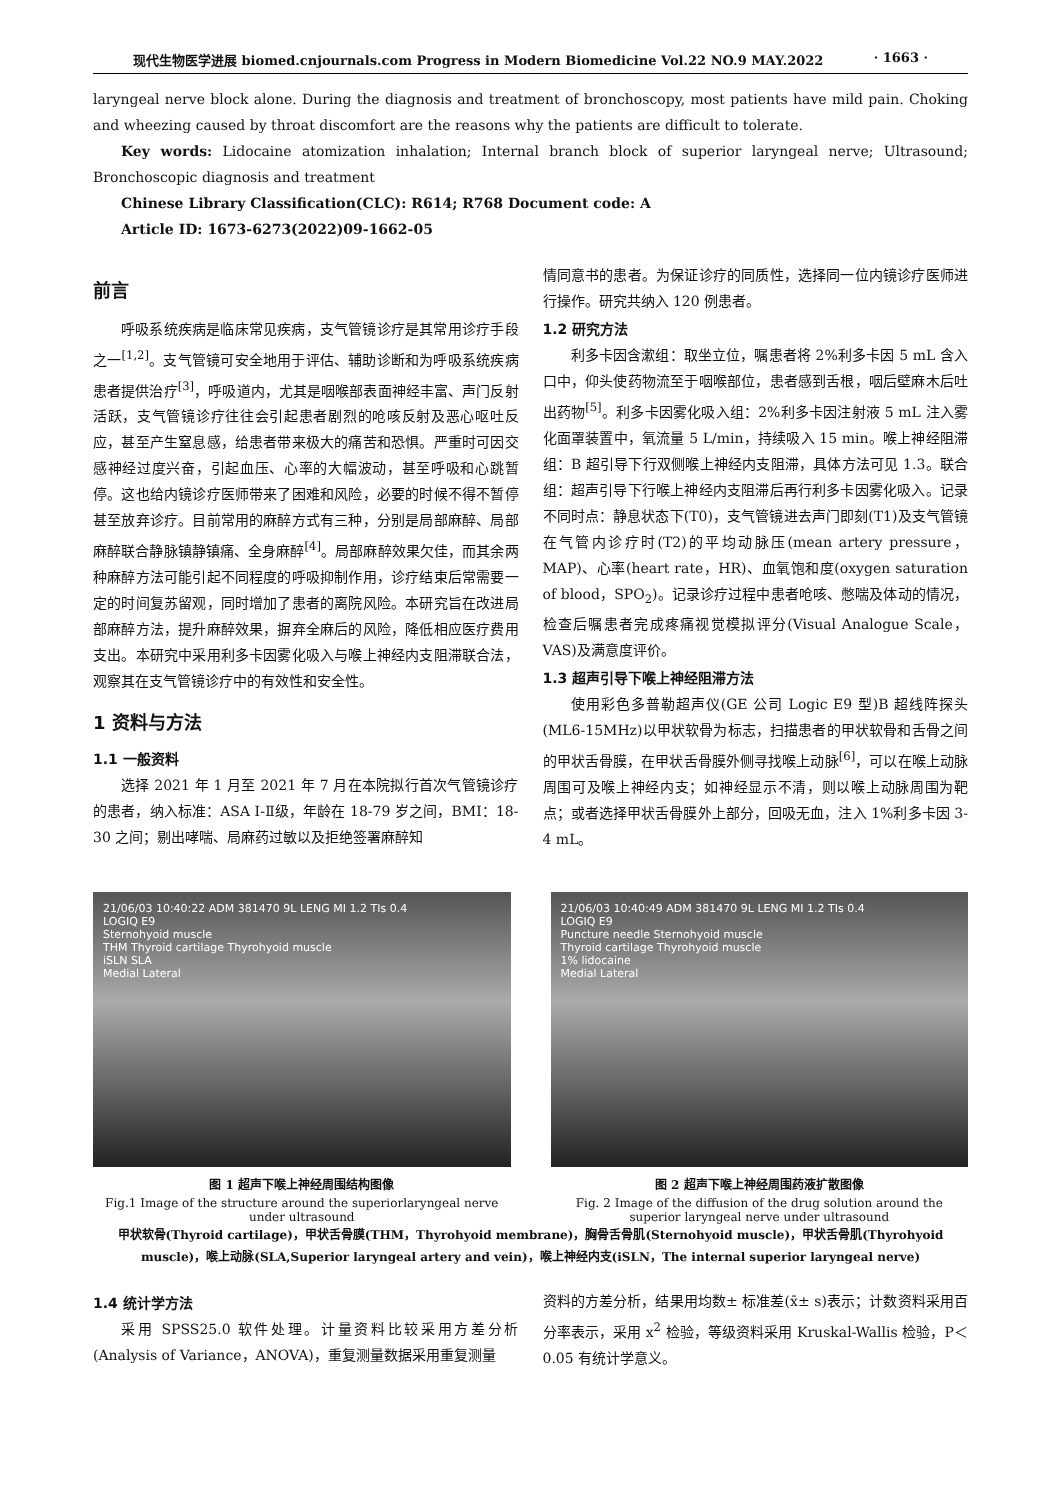现代生物医学进展 biomed.cnjournals.com Progress in Modern Biomedicine Vol.22 NO.9 MAY.2022 · 1663 ·
laryngeal nerve block alone. During the diagnosis and treatment of bronchoscopy, most patients have mild pain. Choking and wheezing caused by throat discomfort are the reasons why the patients are difficult to tolerate.
Key words: Lidocaine atomization inhalation; Internal branch block of superior laryngeal nerve; Ultrasound; Bronchoscopic diagnosis and treatment
Chinese Library Classification(CLC): R614; R768 Document code: A
Article ID: 1673-6273(2022)09-1662-05
前言
呼吸系统疾病是临床常见疾病，支气管镜诊疗是其常用诊疗手段之一<sup>[1,2]</sup>。支气管镜可安全地用于评估、辅助诊断和为呼吸系统疾病患者提供治疗<sup>[3]</sup>，呼吸道内，尤其是咽喉部表面神经丰富、声门反射活跃，支气管镜诊疗往往会引起患者剧烈的呛咳反射及恶心呕吐反应，甚至产生窒息感，给患者带来极大的痛苦和恐惧。严重时可因交感神经过度兴奋，引起血压、心率的大幅波动，甚至呼吸和心跳暂停。这也给内镜诊疗医师带来了困难和风险，必要的时候不得不暂停甚至放弃诊疗。目前常用的麻醉方式有三种，分别是局部麻醉、局部麻醉联合静脉镇静镇痛、全身麻醉<sup>[4]</sup>。局部麻醉效果欠佳，而其余两种麻醉方法可能引起不同程度的呼吸抑制作用，诊疗结束后常需要一定的时间复苏留观，同时增加了患者的离院风险。本研究旨在改进局部麻醉方法，提升麻醉效果，摒弃全麻后的风险，降低相应医疗费用支出。本研究中采用利多卡因雾化吸入与喉上神经内支阻滞联合法，观察其在支气管镜诊疗中的有效性和安全性。
1 资料与方法
1.1 一般资料
选择 2021 年 1 月至 2021 年 7 月在本院拟行首次气管镜诊疗的患者，纳入标准：ASA Ⅰ-Ⅱ级，年龄在 18-79 岁之间，BMI：18-30 之间；剔出哮喘、局麻药过敏以及拒绝签署麻醉知
情同意书的患者。为保证诊疗的同质性，选择同一位内镜诊疗医师进行操作。研究共纳入 120 例患者。
1.2 研究方法
利多卡因含漱组：取坐立位，嘱患者将 2%利多卡因 5 mL 含入口中，仰头使药物流至于咽喉部位，患者感到舌根，咽后壁麻木后吐出药物<sup>[5]</sup>。利多卡因雾化吸入组：2%利多卡因注射液 5 mL 注入雾化面罩装置中，氧流量 5 L/min，持续吸入 15 min。喉上神经阻滞组：B 超引导下行双侧喉上神经内支阻滞，具体方法可见 1.3。联合组：超声引导下行喉上神经内支阻滞后再行利多卡因雾化吸入。记录不同时点：静息状态下(T0)，支气管镜进去声门即刻(T1)及支气管镜在气管内诊疗时(T2)的平均动脉压(mean artery pressure，MAP)、心率(heart rate，HR)、血氧饱和度(oxygen saturation of blood，SPO<sub>2</sub>)。记录诊疗过程中患者呛咳、憋喘及体动的情况，检查后嘱患者完成疼痛视觉模拟评分(Visual Analogue Scale，VAS)及满意度评价。
1.3 超声引导下喉上神经阻滞方法
使用彩色多普勒超声仪(GE 公司 Logic E9 型)B 超线阵探头(ML6-15MHz)以甲状软骨为标志，扫描患者的甲状软骨和舌骨之间的甲状舌骨膜，在甲状舌骨膜外侧寻找喉上动脉<sup>[6]</sup>，可以在喉上动脉周围可及喉上神经内支；如神经显示不清，则以喉上动脉周围为靶点；或者选择甲状舌骨膜外上部分，回吸无血，注入 1%利多卡因 3-4 mL。
21/06/03 10:40:22 ADM 381470 9L LENG MI 1.2 TIs 0.4
LOGIQ E9
Sternohyoid muscle
THM Thyroid cartilage Thyrohyoid muscle
iSLN SLA
Medial Lateral
图 1 超声下喉上神经周围结构图像
Fig.1 Image of the structure around the superiorlaryngeal nerve under ultrasound
21/06/03 10:40:49 ADM 381470 9L LENG MI 1.2 TIs 0.4
LOGIQ E9
Puncture needle Sternohyoid muscle
Thyroid cartilage Thyrohyoid muscle
1% lidocaine
Medial Lateral
图 2 超声下喉上神经周围药液扩散图像
Fig. 2 Image of the diffusion of the drug solution around the superior laryngeal nerve under ultrasound
甲状软骨(Thyroid cartilage)，甲状舌骨膜(THM，Thyrohyoid membrane)，胸骨舌骨肌(Sternohyoid muscle)，甲状舌骨肌(Thyrohyoid muscle)，喉上动脉(SLA,Superior laryngeal artery and vein)，喉上神经内支(iSLN，The internal superior laryngeal nerve)
1.4 统计学方法
采用 SPSS25.0 软件处理。计量资料比较采用方差分析(Analysis of Variance，ANOVA)，重复测量数据采用重复测量
资料的方差分析，结果用均数± 标准差(x̄± s)表示；计数资料采用百分率表示，采用 x<sup>2</sup> 检验，等级资料采用 Kruskal-Wallis 检验，P＜0.05 有统计学意义。